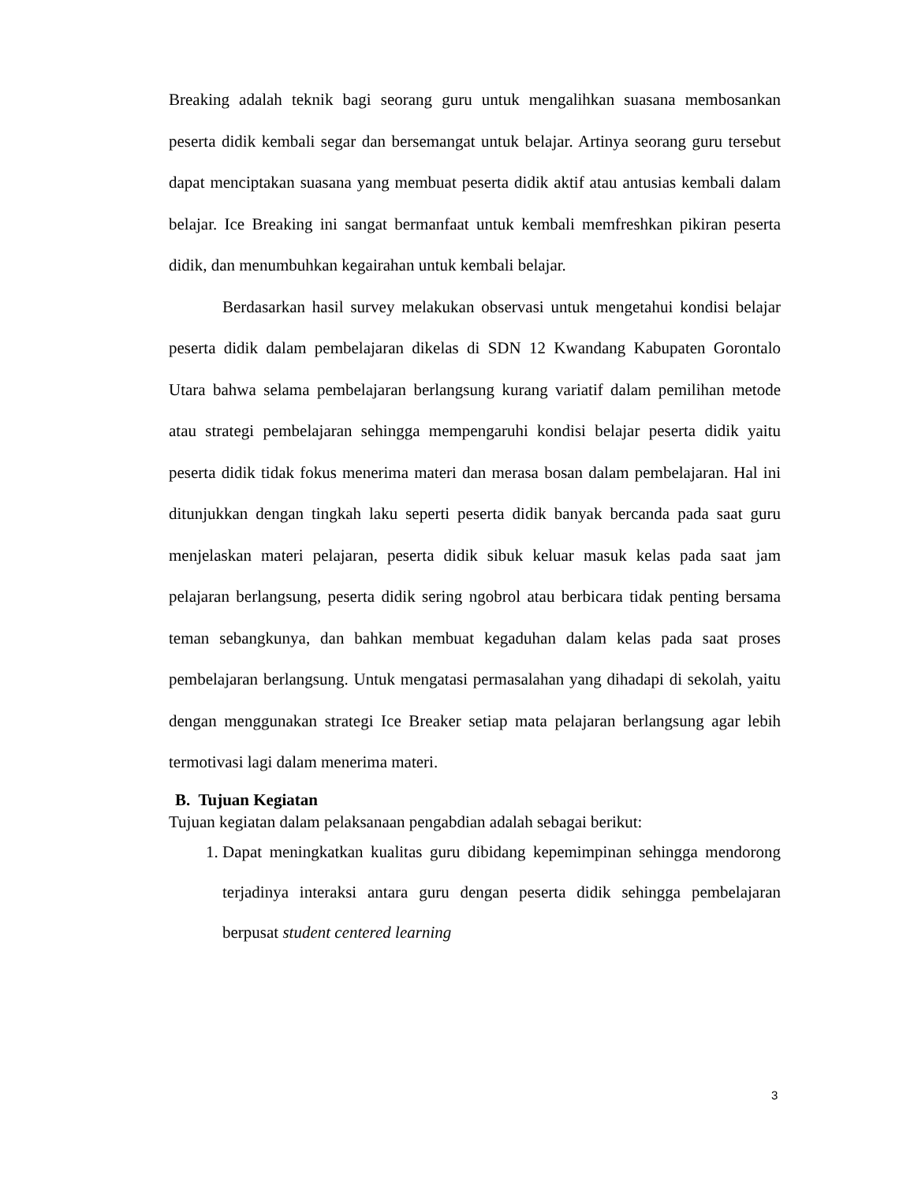Breaking adalah teknik bagi seorang guru untuk mengalihkan suasana membosankan peserta didik kembali segar dan bersemangat untuk belajar. Artinya seorang guru tersebut dapat menciptakan suasana yang membuat peserta didik aktif atau antusias kembali dalam belajar. Ice Breaking ini sangat bermanfaat untuk kembali memfreshkan pikiran peserta didik, dan menumbuhkan kegairahan untuk kembali belajar.
Berdasarkan hasil survey melakukan observasi untuk mengetahui kondisi belajar peserta didik dalam pembelajaran dikelas di SDN 12 Kwandang Kabupaten Gorontalo Utara bahwa selama pembelajaran berlangsung kurang variatif dalam pemilihan metode atau strategi pembelajaran sehingga mempengaruhi kondisi belajar peserta didik yaitu peserta didik tidak fokus menerima materi dan merasa bosan dalam pembelajaran. Hal ini ditunjukkan dengan tingkah laku seperti peserta didik banyak bercanda pada saat guru menjelaskan materi pelajaran, peserta didik sibuk keluar masuk kelas pada saat jam pelajaran berlangsung, peserta didik sering ngobrol atau berbicara tidak penting bersama teman sebangkunya, dan bahkan membuat kegaduhan dalam kelas pada saat proses pembelajaran berlangsung. Untuk mengatasi permasalahan yang dihadapi di sekolah, yaitu dengan menggunakan strategi Ice Breaker setiap mata pelajaran berlangsung agar lebih termotivasi lagi dalam menerima materi.
B. Tujuan Kegiatan
Tujuan kegiatan dalam pelaksanaan pengabdian adalah sebagai berikut:
1. Dapat meningkatkan kualitas guru dibidang kepemimpinan sehingga mendorong terjadinya interaksi antara guru dengan peserta didik sehingga pembelajaran berpusat student centered learning
3